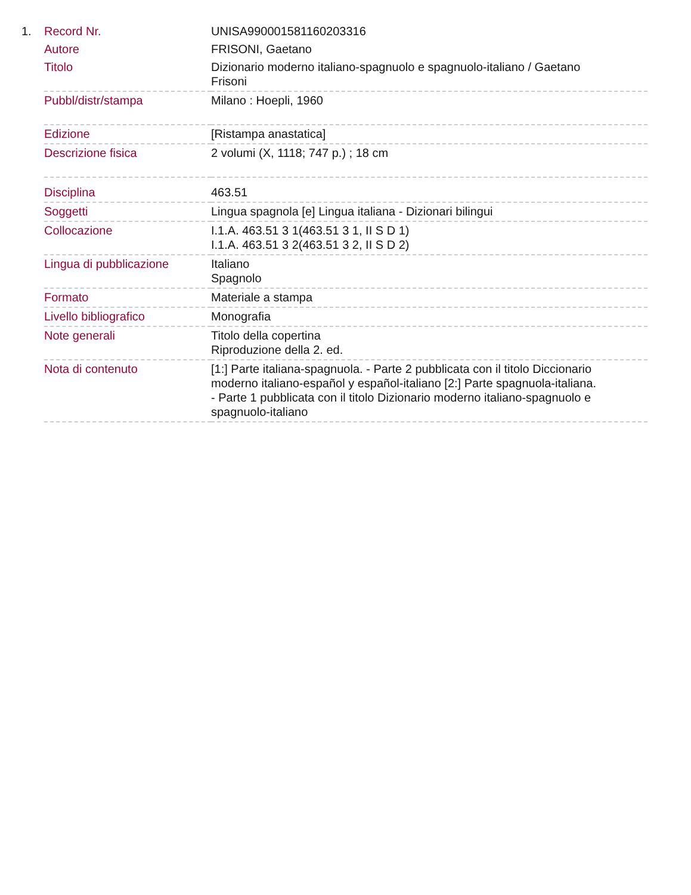| 1. | Record Nr. | UNISA990001581160203316 |
| | Autore | FRISONI, Gaetano |
| | Titolo | Dizionario moderno italiano-spagnuolo e spagnuolo-italiano / Gaetano Frisoni |
| | Pubbl/distr/stampa | Milano : Hoepli, 1960 |
| | Edizione | [Ristampa anastatica] |
| | Descrizione fisica | 2 volumi (X, 1118; 747 p.) ; 18 cm |
| | Disciplina | 463.51 |
| | Soggetti | Lingua spagnola [e] Lingua italiana - Dizionari bilingui |
| | Collocazione | I.1.A. 463.51 3 1(463.51 3 1, II S D 1) I.1.A. 463.51 3 2(463.51 3 2, II S D 2) |
| | Lingua di pubblicazione | Italiano Spagnolo |
| | Formato | Materiale a stampa |
| | Livello bibliografico | Monografia |
| | Note generali | Titolo della copertina Riproduzione della 2. ed. |
| | Nota di contenuto | [1:] Parte italiana-spagnuola. - Parte 2 pubblicata con il titolo Diccionario moderno italiano-español y español-italiano [2:] Parte spagnuola-italiana. - Parte 1 pubblicata con il titolo Dizionario moderno italiano-spagnuolo e spagnuolo-italiano |